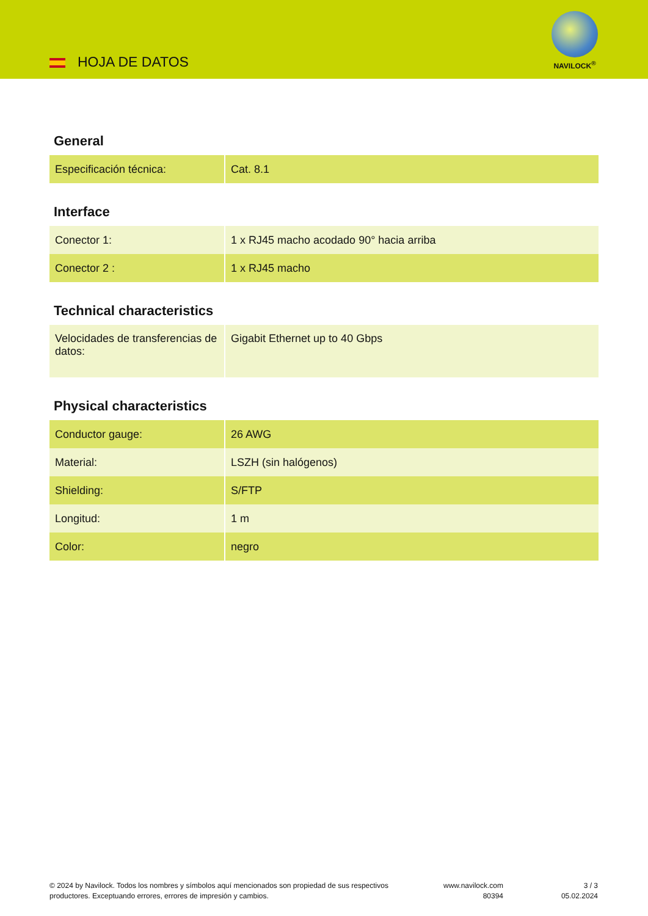HOJA DE DATOS
NAVILOCK<sup>®</sup>
General
| Especificación técnica: | Cat. 8.1 |
Interface
| Conector 1: | 1 x RJ45 macho acodado 90° hacia arriba |
| Conector 2 : | 1 x RJ45 macho |
Technical characteristics
| Velocidades de transferencias de datos: | Gigabit Ethernet up to 40 Gbps |
Physical characteristics
| Conductor gauge: | 26 AWG |
| Material: | LSZH (sin halógenos) |
| Shielding: | S/FTP |
| Longitud: | 1 m |
| Color: | negro |
© 2024 by Navilock. Todos los nombres y símbolos aquí mencionados son propiedad de sus respectivos productores. Exceptuando errores, errores de impresión y cambios.
www.navilock.com
80394
3 / 3
05.02.2024